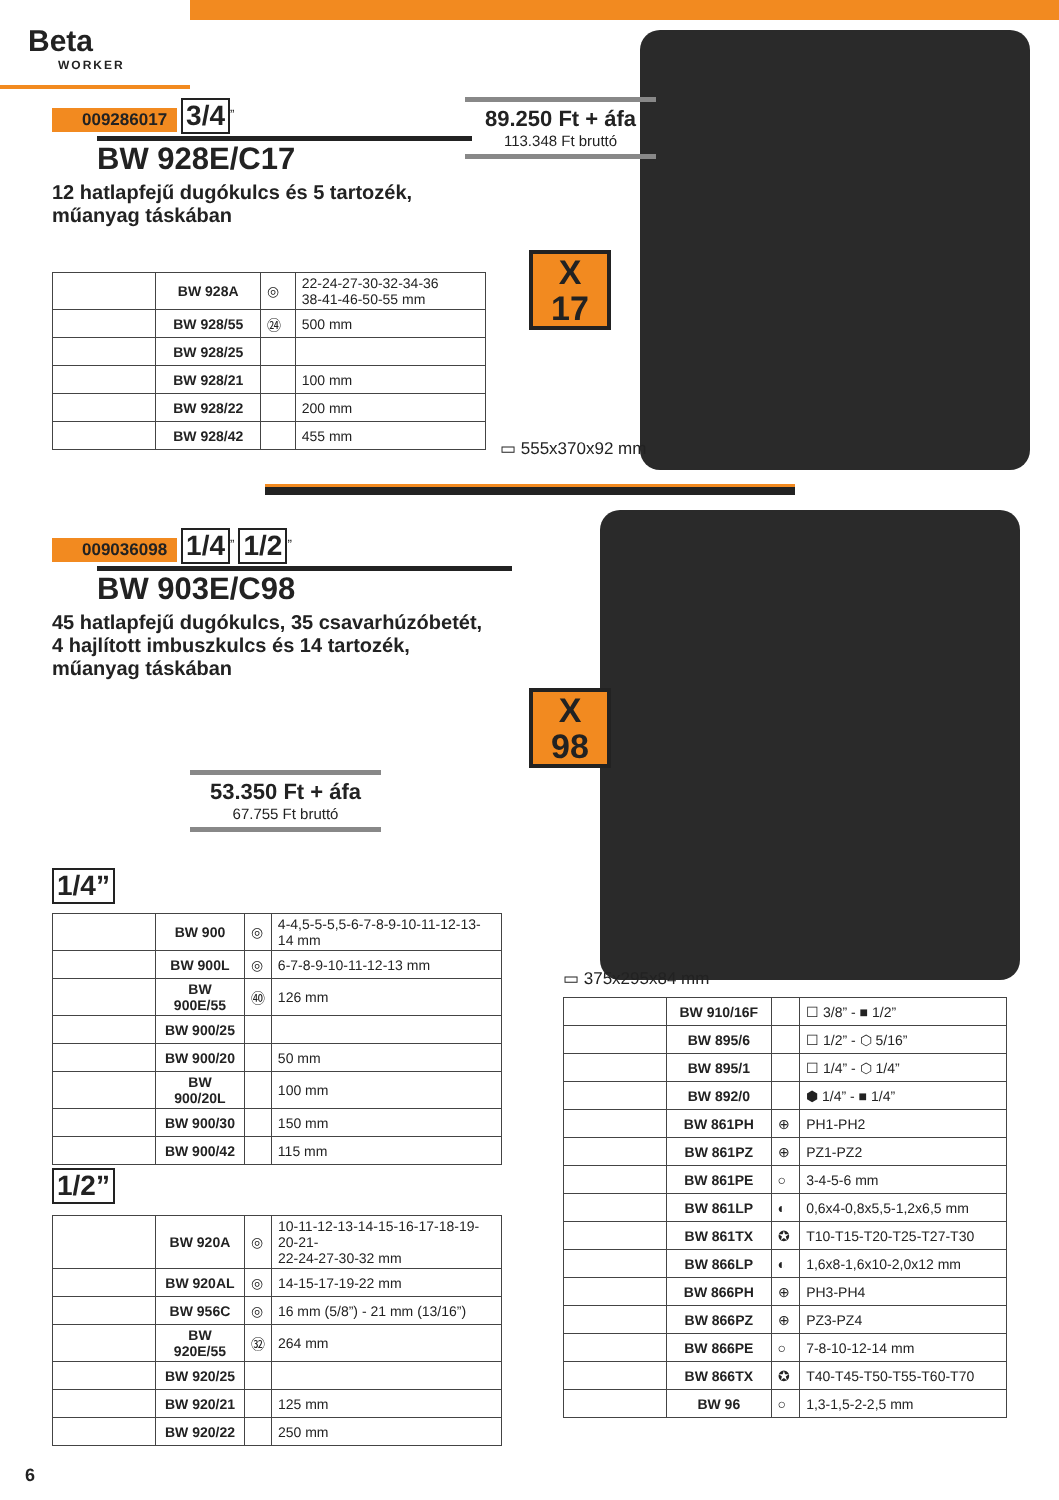Beta
WORKER
009286017 3/4<sup>”</sup>
BW 928E/C17
12 hatlapfejű dugókulcs és 5 tartozék,
műanyag táskában
89.250 Ft + áfa
113.348 Ft bruttó
X
17
| | BW 928A | ◎ | 22-24-27-30-32-34-36 38-41-46-50-55 mm |
| | BW 928/55 | ㉔ | 500 mm |
| | BW 928/25 | | |
| | BW 928/21 | | 100 mm |
| | BW 928/22 | | 200 mm |
| | BW 928/42 | | 455 mm |
▭ 555x370x92 mm
009036098 1/4<sup>”</sup> 1/2<sup>”</sup>
BW 903E/C98
45 hatlapfejű dugókulcs, 35 csavarhúzóbetét,
4 hajlított imbuszkulcs és 14 tartozék,
műanyag táskában
X
98
53.350 Ft + áfa
67.755 Ft bruttó
1/4”
| | BW 900 | ◎ | 4-4,5-5-5,5-6-7-8-9-10-11-12-13-14 mm |
| | BW 900L | ◎ | 6-7-8-9-10-11-12-13 mm |
| | BW 900E/55 | ㊵ | 126 mm |
| | BW 900/25 | | |
| | BW 900/20 | | 50 mm |
| | BW 900/20L | | 100 mm |
| | BW 900/30 | | 150 mm |
| | BW 900/42 | | 115 mm |
1/2”
| | BW 920A | ◎ | 10-11-12-13-14-15-16-17-18-19-20-21- 22-24-27-30-32 mm |
| | BW 920AL | ◎ | 14-15-17-19-22 mm |
| | BW 956C | ◎ | 16 mm (5/8”) - 21 mm (13/16”) |
| | BW 920E/55 | ㉜ | 264 mm |
| | BW 920/25 | | |
| | BW 920/21 | | 125 mm |
| | BW 920/22 | | 250 mm |
▭ 375x295x84 mm
| | BW 910/16F | | ☐ 3/8” - ■ 1/2” |
| | BW 895/6 | | ☐ 1/2” - ⬡ 5/16” |
| | BW 895/1 | | ☐ 1/4” - ⬡ 1/4” |
| | BW 892/0 | | ⬢ 1/4” - ■ 1/4” |
| | BW 861PH | ⊕ | PH1-PH2 |
| | BW 861PZ | ⊕ | PZ1-PZ2 |
| | BW 861PE | ○ | 3-4-5-6 mm |
| | BW 861LP | ◐ | 0,6x4-0,8x5,5-1,2x6,5 mm |
| | BW 861TX | ✪ | T10-T15-T20-T25-T27-T30 |
| | BW 866LP | ◐ | 1,6x8-1,6x10-2,0x12 mm |
| | BW 866PH | ⊕ | PH3-PH4 |
| | BW 866PZ | ⊕ | PZ3-PZ4 |
| | BW 866PE | ○ | 7-8-10-12-14 mm |
| | BW 866TX | ✪ | T40-T45-T50-T55-T60-T70 |
| | BW 96 | ○ | 1,3-1,5-2-2,5 mm |
6